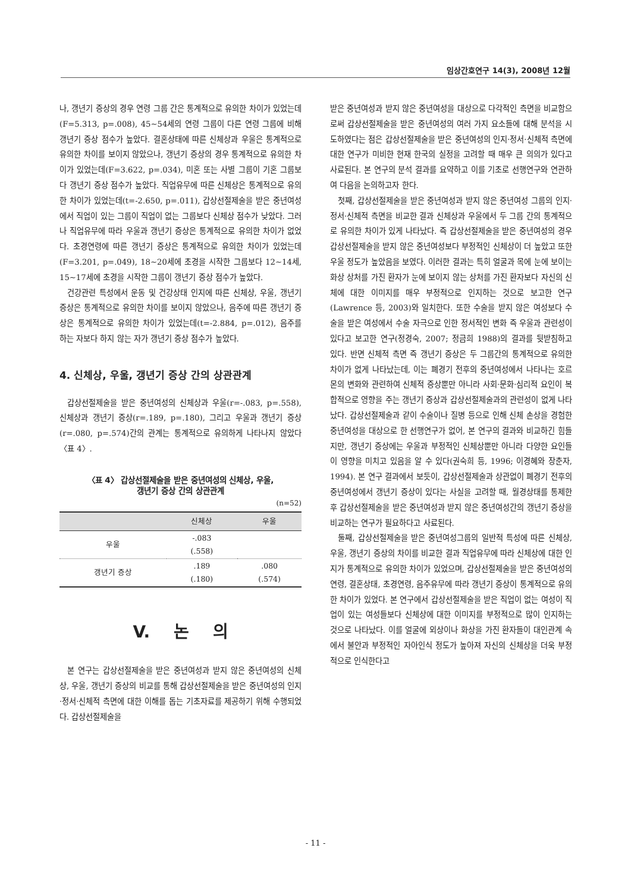임상간호연구 14(3), 2008년 12월
나, 갱년기 증상의 경우 연령 그룹 간은 통계적으로 유의한 차이가 있었는데(F=5.313, p=.008), 45~54세의 연령 그룹이 다른 연령 그룹에 비해 갱년기 증상 점수가 높았다. 결혼상태에 따른 신체상과 우울은 통계적으로 유의한 차이를 보이지 않았으나, 갱년기 증상의 경우 통계적으로 유의한 차이가 있었는데(F=3.622, p=.034), 미혼 또는 사별 그룹이 기혼 그룹보다 갱년기 증상 점수가 높았다. 직업유무에 따른 신체상은 통계적으로 유의한 차이가 있었는데(t=-2.650, p=.011), 갑상선절제술을 받은 중년여성에서 직업이 있는 그룹이 직업이 없는 그룹보다 신체상 점수가 낮았다. 그러나 직업유무에 따라 우울과 갱년기 증상은 통계적으로 유의한 차이가 없었다. 초경연령에 따른 갱년기 증상은 통계적으로 유의한 차이가 있었는데(F=3.201, p=.049), 18~20세에 초경을 시작한 그룹보다 12~14세, 15~17세에 초경을 시작한 그룹이 갱년기 증상 점수가 높았다.
건강관련 특성에서 운동 및 건강상태 인지에 따른 신체상, 우울, 갱년기 증상은 통계적으로 유의한 차이를 보이지 않았으나, 음주에 따른 갱년기 증상은 통계적으로 유의한 차이가 있었는데(t=-2.884, p=.012), 음주를 하는 자보다 하지 않는 자가 갱년기 증상 점수가 높았다.
4. 신체상, 우울, 갱년기 증상 간의 상관관계
갑상선절제술을 받은 중년여성의 신체상과 우울(r=-.083, p=.558), 신체상과 갱년기 증상(r=.189, p=.180), 그리고 우울과 갱년기 증상(r=.080, p=.574)간의 관계는 통계적으로 유의하게 나타나지 않았다〈표 4〉.
〈표 4〉 갑상선절제술을 받은 중년여성의 신체상, 우울,
갱년기 증상 간의 상관관계
(n=52)
| | 신체상 | 우울 |
| --- | --- | --- |
| 우울 | -.083 (.558) | |
| 갱년기 증상 | .189 (.180) | .080 (.574) |
V. 논 의
본 연구는 갑상선절제술을 받은 중년여성과 받지 않은 중년여성의 신체상, 우울, 갱년기 증상의 비교를 통해 갑상선절제술을 받은 중년여성의 인지·정서·신체적 측면에 대한 이해를 돕는 기초자료를 제공하기 위해 수행되었다. 갑상선절제술을
받은 중년여성과 받지 않은 중년여성을 대상으로 다각적인 측면을 비교함으로써 갑상선절제술을 받은 중년여성의 여러 가지 요소들에 대해 분석을 시도하였다는 점은 갑상선절제술을 받은 중년여성의 인지·정서·신체적 측면에 대한 연구가 미비한 현재 한국의 실정을 고려할 때 매우 큰 의의가 있다고 사료된다. 본 연구의 분석 결과를 요약하고 이를 기초로 선행연구와 연관하여 다음을 논의하고자 한다.
첫째, 갑상선절제술을 받은 중년여성과 받지 않은 중년여성 그룹의 인지·정서·신체적 측면을 비교한 결과 신체상과 우울에서 두 그룹 간의 통계적으로 유의한 차이가 있게 나타났다. 즉 갑상선절제술을 받은 중년여성의 경우 갑상선절제술을 받지 않은 중년여성보다 부정적인 신체상이 더 높았고 또한 우울 정도가 높았음을 보였다. 이러한 결과는 특히 얼굴과 목에 눈에 보이는 화상 상처를 가진 환자가 눈에 보이지 않는 상처를 가진 환자보다 자신의 신체에 대한 이미지를 매우 부정적으로 인지하는 것으로 보고한 연구(Lawrence 등, 2003)와 일치한다. 또한 수술을 받지 않은 여성보다 수술을 받은 여성에서 수술 자극으로 인한 정서적인 변화 즉 우울과 관련성이 있다고 보고한 연구(정경숙, 2007; 정금희 1988)의 결과를 뒷받침하고 있다. 반면 신체적 측면 즉 갱년기 증상은 두 그룹간의 통계적으로 유의한 차이가 없게 나타났는데, 이는 폐경기 전후의 중년여성에서 나타나는 호르몬의 변화와 관련하여 신체적 증상뿐만 아니라 사회·문화·심리적 요인이 복합적으로 영향을 주는 갱년기 증상과 갑상선절제술과의 관련성이 없게 나타났다. 갑상선절제술과 같이 수술이나 질병 등으로 인해 신체 손상을 경험한 중년여성을 대상으로 한 선행연구가 없어, 본 연구의 결과와 비교하긴 힘들지만, 갱년기 증상에는 우울과 부정적인 신체상뿐만 아니라 다양한 요인들이 영향을 미치고 있음을 알 수 있다(권숙희 등, 1996; 이경혜와 장춘자, 1994). 본 연구 결과에서 보듯이, 갑상선절제술과 상관없이 폐경기 전후의 중년여성에서 갱년기 증상이 있다는 사실을 고려할 때, 월경상태를 통제한 후 갑상선절제술을 받은 중년여성과 받지 않은 중년여성간의 갱년기 증상을 비교하는 연구가 필요하다고 사료된다.
둘째, 갑상선절제술을 받은 중년여성그룹의 일반적 특성에 따른 신체상, 우울, 갱년기 증상의 차이를 비교한 결과 직업유무에 따라 신체상에 대한 인지가 통계적으로 유의한 차이가 있었으며, 갑상선절제술을 받은 중년여성의 연령, 결혼상태, 초경연령, 음주유무에 따라 갱년기 증상이 통계적으로 유의한 차이가 있었다. 본 연구에서 갑상선절제술을 받은 직업이 없는 여성이 직업이 있는 여성들보다 신체상에 대한 이미지를 부정적으로 많이 인지하는 것으로 나타났다. 이를 얼굴에 외상이나 화상을 가진 환자들이 대인관계 속에서 불안과 부정적인 자아인식 정도가 높아져 자신의 신체상을 더욱 부정적으로 인식한다고
- 11 -